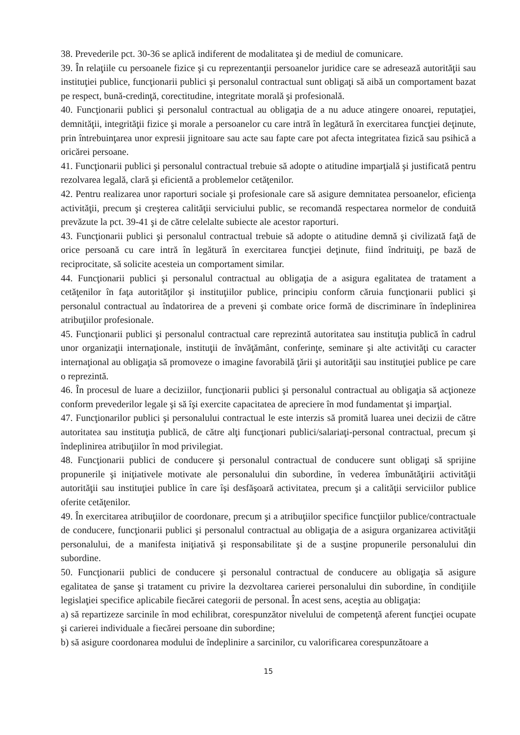38. Prevederile pct. 30-36 se aplică indiferent de modalitatea şi de mediul de comunicare.
39. În relaţiile cu persoanele fizice şi cu reprezentanţii persoanelor juridice care se adresează autorităţii sau instituţiei publice, funcţionarii publici şi personalul contractual sunt obligaţi să aibă un comportament bazat pe respect, bună-credinţă, corectitudine, integritate morală şi profesională.
40. Funcţionarii publici şi personalul contractual au obligaţia de a nu aduce atingere onoarei, reputaţiei, demnităţii, integrităţii fizice şi morale a persoanelor cu care intră în legătură în exercitarea funcţiei deţinute, prin întrebuinţarea unor expresii jignitoare sau acte sau fapte care pot afecta integritatea fizică sau psihică a oricărei persoane.
41. Funcţionarii publici şi personalul contractual trebuie să adopte o atitudine imparţială şi justificată pentru rezolvarea legală, clară şi eficientă a problemelor cetăţenilor.
42. Pentru realizarea unor raporturi sociale şi profesionale care să asigure demnitatea persoanelor, eficienţa activităţii, precum şi creşterea calităţii serviciului public, se recomandă respectarea normelor de conduită prevăzute la pct. 39-41 şi de către celelalte subiecte ale acestor raporturi.
43. Funcţionarii publici şi personalul contractual trebuie să adopte o atitudine demnă şi civilizată faţă de orice persoană cu care intră în legătură în exercitarea funcţiei deţinute, fiind îndrituiţi, pe bază de reciprocitate, să solicite acesteia un comportament similar.
44. Funcţionarii publici şi personalul contractual au obligaţia de a asigura egalitatea de tratament a cetăţenilor în faţa autorităţilor şi instituţiilor publice, principiu conform căruia funcţionarii publici şi personalul contractual au îndatorirea de a preveni şi combate orice formă de discriminare în îndeplinirea atribuţiilor profesionale.
45. Funcţionarii publici şi personalul contractual care reprezintă autoritatea sau instituţia publică în cadrul unor organizaţii internaţionale, instituţii de învăţământ, conferinţe, seminare şi alte activităţi cu caracter internaţional au obligaţia să promoveze o imagine favorabilă ţării şi autorităţii sau instituţiei publice pe care o reprezintă.
46. În procesul de luare a deciziilor, funcţionarii publici şi personalul contractual au obligaţia să acţioneze conform prevederilor legale şi să îşi exercite capacitatea de apreciere în mod fundamentat şi imparţial.
47. Funcţionarilor publici şi personalului contractual le este interzis să promită luarea unei decizii de către autoritatea sau instituţia publică, de către alţi funcţionari publici/salariaţi-personal contractual, precum şi îndeplinirea atribuţiilor în mod privilegiat.
48. Funcţionarii publici de conducere şi personalul contractual de conducere sunt obligaţi să sprijine propunerile şi iniţiativele motivate ale personalului din subordine, în vederea îmbunătăţirii activităţii autorităţii sau instituţiei publice în care îşi desfăşoară activitatea, precum şi a calităţii serviciilor publice oferite cetăţenilor.
49. În exercitarea atribuţiilor de coordonare, precum şi a atribuţiilor specifice funcţiilor publice/contractuale de conducere, funcţionarii publici şi personalul contractual au obligaţia de a asigura organizarea activităţii personalului, de a manifesta iniţiativă şi responsabilitate şi de a susţine propunerile personalului din subordine.
50. Funcţionarii publici de conducere şi personalul contractual de conducere au obligaţia să asigure egalitatea de şanse şi tratament cu privire la dezvoltarea carierei personalului din subordine, în condiţiile legislaţiei specifice aplicabile fiecărei categorii de personal. În acest sens, aceştia au obligaţia:
a) să repartizeze sarcinile în mod echilibrat, corespunzător nivelului de competenţă aferent funcţiei ocupate şi carierei individuale a fiecărei persoane din subordine;
b) să asigure coordonarea modului de îndeplinire a sarcinilor, cu valorificarea corespunzătoare a
15